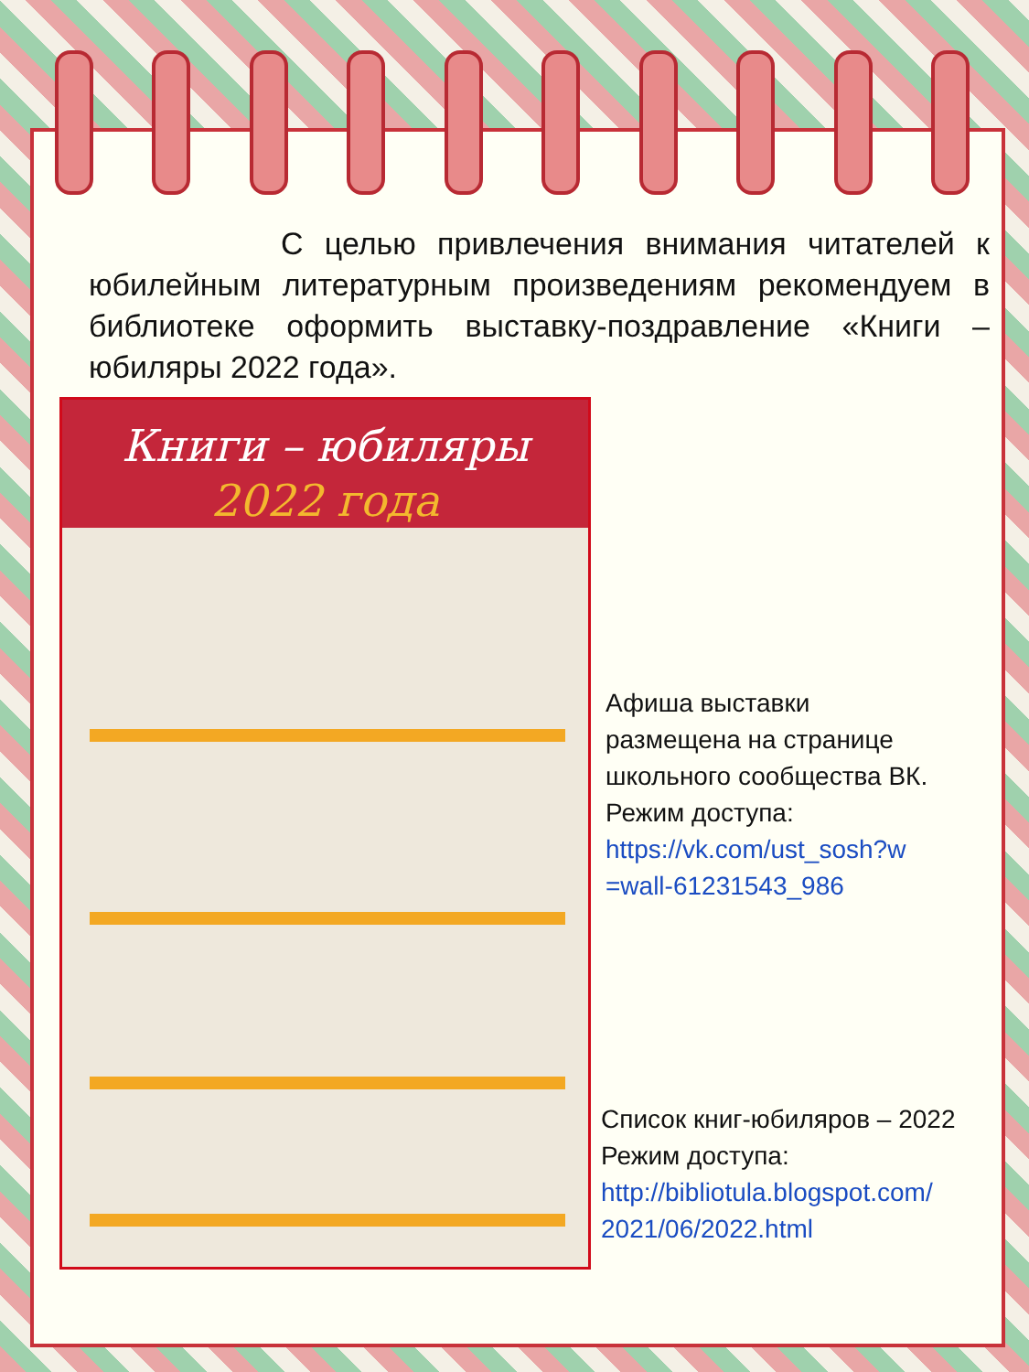С целью привлечения внимания читателей к юбилейным литературным произведениям рекомендуем в библиотеке оформить выставку-поздравление «Книги – юбиляры 2022 года».
Книги – юбиляры
2022 года
Афиша выставки
размещена на странице
школьного сообщества ВК.
Режим доступа:
https://vk.com/ust_sosh?w
=wall-61231543_986
Список книг-юбиляров – 2022
Режим доступа:
http://bibliotula.blogspot.com/
2021/06/2022.html